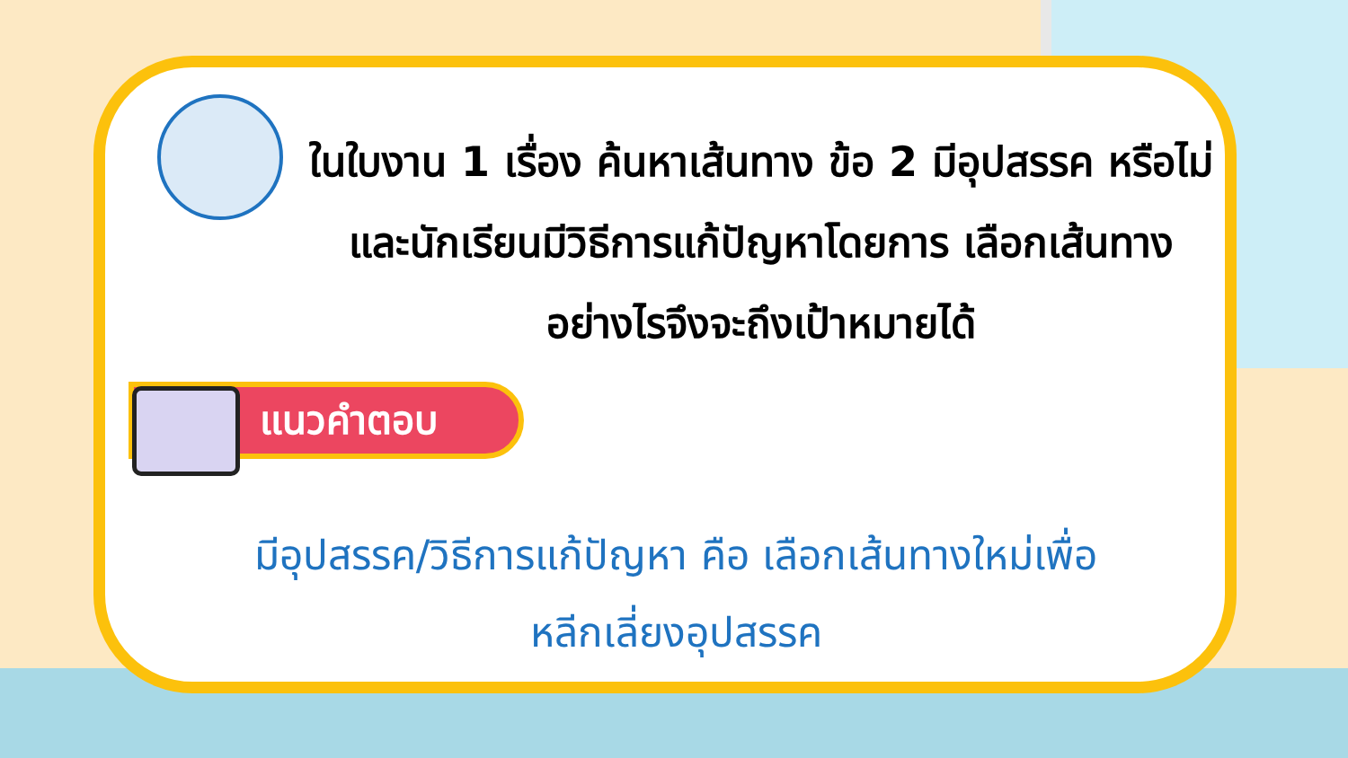ในใบงาน 1 เรื่อง ค้นหาเส้นทาง ข้อ 2 มีอุปสรรค หรือไม่ และนักเรียนมีวิธีการแก้ปัญหาโดยการ เลือกเส้นทางอย่างไรจึงจะถึงเป้าหมายได้
แนวคำตอบ
มีอุปสรรค/วิธีการแก้ปัญหา คือ เลือกเส้นทางใหม่เพื่อ
หลีกเลี่ยงอุปสรรค